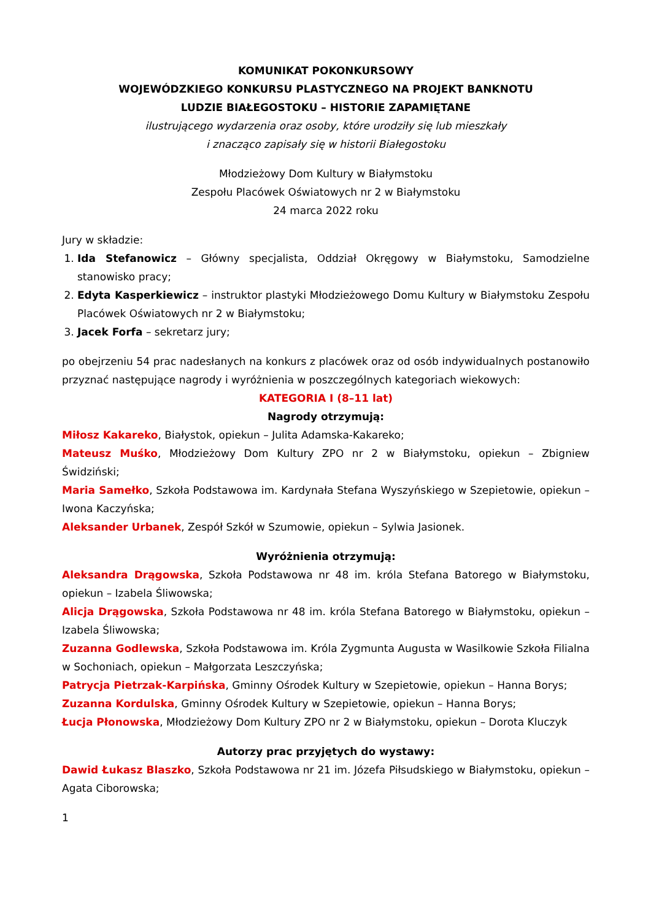KOMUNIKAT POKONKURSOWY
WOJEWÓDZKIEGO KONKURSU PLASTYCZNEGO NA PROJEKT BANKNOTU
LUDZIE BIAŁEGOSTOKU – HISTORIE ZAPAMIĘTANE
ilustrującego wydarzenia oraz osoby, które urodziły się lub mieszkały
i znacząco zapisały się w historii Białegostoku
Młodzieżowy Dom Kultury w Białymstoku
Zespołu Placówek Oświatowych nr 2 w Białymstoku
24 marca 2022 roku
Jury w składzie:
1. Ida Stefanowicz – Główny specjalista, Oddział Okręgowy w Białymstoku, Samodzielne stanowisko pracy;
2. Edyta Kasperkiewicz – instruktor plastyki Młodzieżowego Domu Kultury w Białymstoku Zespołu Placówek Oświatowych nr 2 w Białymstoku;
3. Jacek Forfa – sekretarz jury;
po obejrzeniu 54 prac nadesłanych na konkurs z placówek oraz od osób indywidualnych postanowiło przyznać następujące nagrody i wyróżnienia w poszczególnych kategoriach wiekowych:
KATEGORIA I (8–11 lat)
Nagrody otrzymują:
Miłosz Kakareko, Białystok, opiekun – Julita Adamska-Kakareko;
Mateusz Muśko, Młodzieżowy Dom Kultury ZPO nr 2 w Białymstoku, opiekun – Zbigniew Świdziński;
Maria Samełko, Szkoła Podstawowa im. Kardynała Stefana Wyszyńskiego w Szepietowie, opiekun – Iwona Kaczyńska;
Aleksander Urbanek, Zespół Szkół w Szumowie, opiekun – Sylwia Jasionek.
Wyróżnienia otrzymują:
Aleksandra Drągowska, Szkoła Podstawowa nr 48 im. króla Stefana Batorego w Białymstoku, opiekun – Izabela Śliwowska;
Alicja Drągowska, Szkoła Podstawowa nr 48 im. króla Stefana Batorego w Białymstoku, opiekun – Izabela Śliwowska;
Zuzanna Godlewska, Szkoła Podstawowa im. Króla Zygmunta Augusta w Wasilkowie Szkoła Filialna w Sochoniach, opiekun – Małgorzata Leszczyńska;
Patrycja Pietrzak-Karpińska, Gminny Ośrodek Kultury w Szepietowie, opiekun – Hanna Borys;
Zuzanna Kordulska, Gminny Ośrodek Kultury w Szepietowie, opiekun – Hanna Borys;
Łucja Płonowska, Młodzieżowy Dom Kultury ZPO nr 2 w Białymstoku, opiekun – Dorota Kluczyk
Autorzy prac przyjętych do wystawy:
Dawid Łukasz Blaszko, Szkoła Podstawowa nr 21 im. Józefa Piłsudskiego w Białymstoku, opiekun – Agata Ciborowska;
1